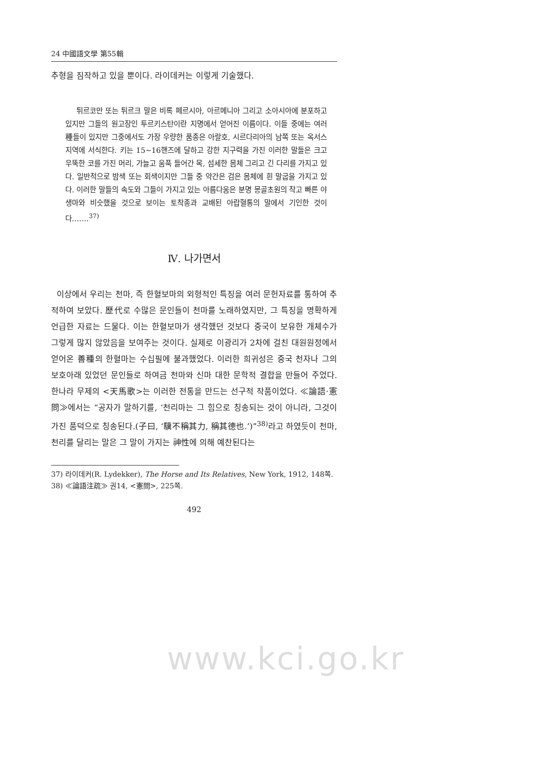24 中國語文學 第55輯
추형을 짐작하고 있을 뿐이다. 라이데커는 이렇게 기술했다.
튀르코만 또는 튀르크 말은 비록 페르시아, 아르메니아 그리고 소아시아에 분포하고 있지만 그들의 원고장인 투르키스탄이란 지명에서 얻어진 이름이다. 이들 중에는 여러 種들이 있지만 그중에서도 가장 우량한 품종은 아랄호, 시르다리아의 남쪽 또는 옥서스 지역에 서식한다. 키는 15~16핸즈에 달하고 강한 지구력을 가진 이러한 말들은 크고 우뚝한 코를 가진 머리, 가늘고 움푹 들어간 목, 섬세한 몸체 그리고 긴 다리를 가지고 있다. 일반적으로 밤색 또는 회색이지만 그들 중 약간은 검은 몸체에 흰 말굽을 가지고 있다. 이러한 말들의 속도와 그들이 가지고 있는 아름다움은 분명 몽골초원의 작고 빠른 야생마와 비슷했을 것으로 보이는 토착종과 교배된 아랍혈통의 말에서 기인한 것이다.……<sup>37)</sup>
Ⅳ. 나가면서
이상에서 우리는 천마, 즉 한혈보마의 외형적인 특징을 여러 문헌자료를 통하여 추적하여 보았다. 歷代로 수많은 문인들이 천마를 노래하였지만, 그 특징을 명확하게 언급한 자료는 드물다. 이는 한혈보마가 생각했던 것보다 중국이 보유한 개체수가 그렇게 많지 않았음을 보여주는 것이다. 실제로 이광리가 2차에 걸친 대원원정에서 얻어온 善種의 한혈마는 수십필에 불과했었다. 이러한 희귀성은 중국 천자나 그의 보호아래 있었던 문인들로 하여금 천마와 신마 대한 문학적 결합을 만들어 주었다. 한나라 무제의 <天馬歌>는 이러한 전통을 만드는 선구적 작품이었다. ≪論語·憲問≫에서는 “공자가 말하기를, ‘천리마는 그 힘으로 칭송되는 것이 아니라, 그것이 가진 품덕으로 칭송된다.(子曰, ‘驥不稱其力, 稱其德也.’)”<sup>38)</sup>라고 하였듯이 천마, 천리를 달리는 말은 그 말이 가지는 神性에 의해 예찬된다는
37) 라이데커(R. Lydekker), The Horse and Its Relatives, New York, 1912, 148쪽.
38) ≪論語注疏≫ 권14, <憲問>, 225쪽.
492
www.kci.go.kr